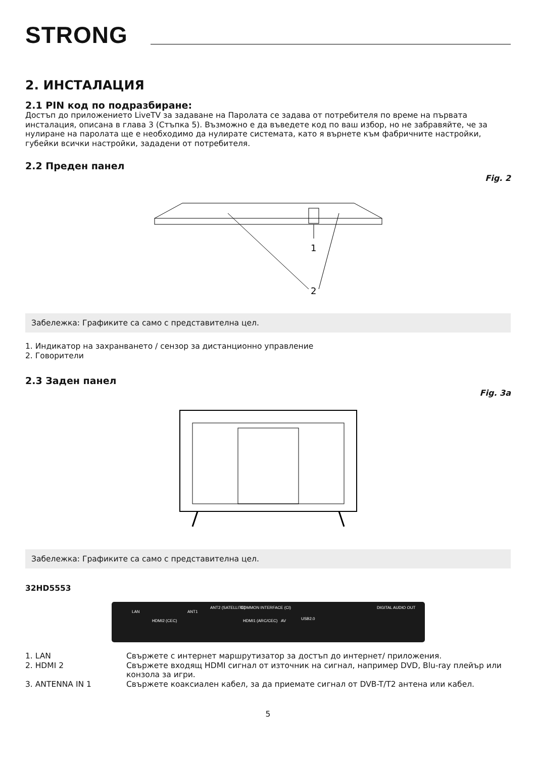STRONG
2. ИНСТАЛАЦИЯ
2.1 PIN код по подразбиране:
Достъп до приложението LiveTV за задаване на Паролата се задава от потребителя по време на първата инсталация, описана в глава 3 (Стъпка 5). Възможно е да въведете код по ваш избор, но не забравяйте, че за нулиране на паролата ще е необходимо да нулирате системата, като я върнете към фабричните настройки, губейки всички настройки, зададени от потребителя.
2.2 Преден панел
Fig. 2
1
2
Забележка: Графиките са само с представителна цел.
1. Индикатор на захранването / сензор за дистанционно управление
2. Говорители
2.3 Заден панел
Fig. 3a
Забележка: Графиките са само с представителна цел.
32HD5553
LAN
HDMI2 (CEC)
ANT1
ANT2 (SATELLITE)
COMMON INTERFACE (CI)
HDMI1 (ARC/CEC)
AV
USB2.0
DIGITAL AUDIO OUT
| 1. LAN | Свържете с интернет маршрутизатор за достъп до интернет/ приложения. |
| 2. HDMI 2 | Свържете входящ HDMI сигнал от източник на сигнал, например DVD, Blu-ray плейър или конзола за игри. |
| 3. ANTENNA IN 1 | Свържете коаксиален кабел, за да приемате сигнал от DVB-T/T2 антена или кабел. |
5